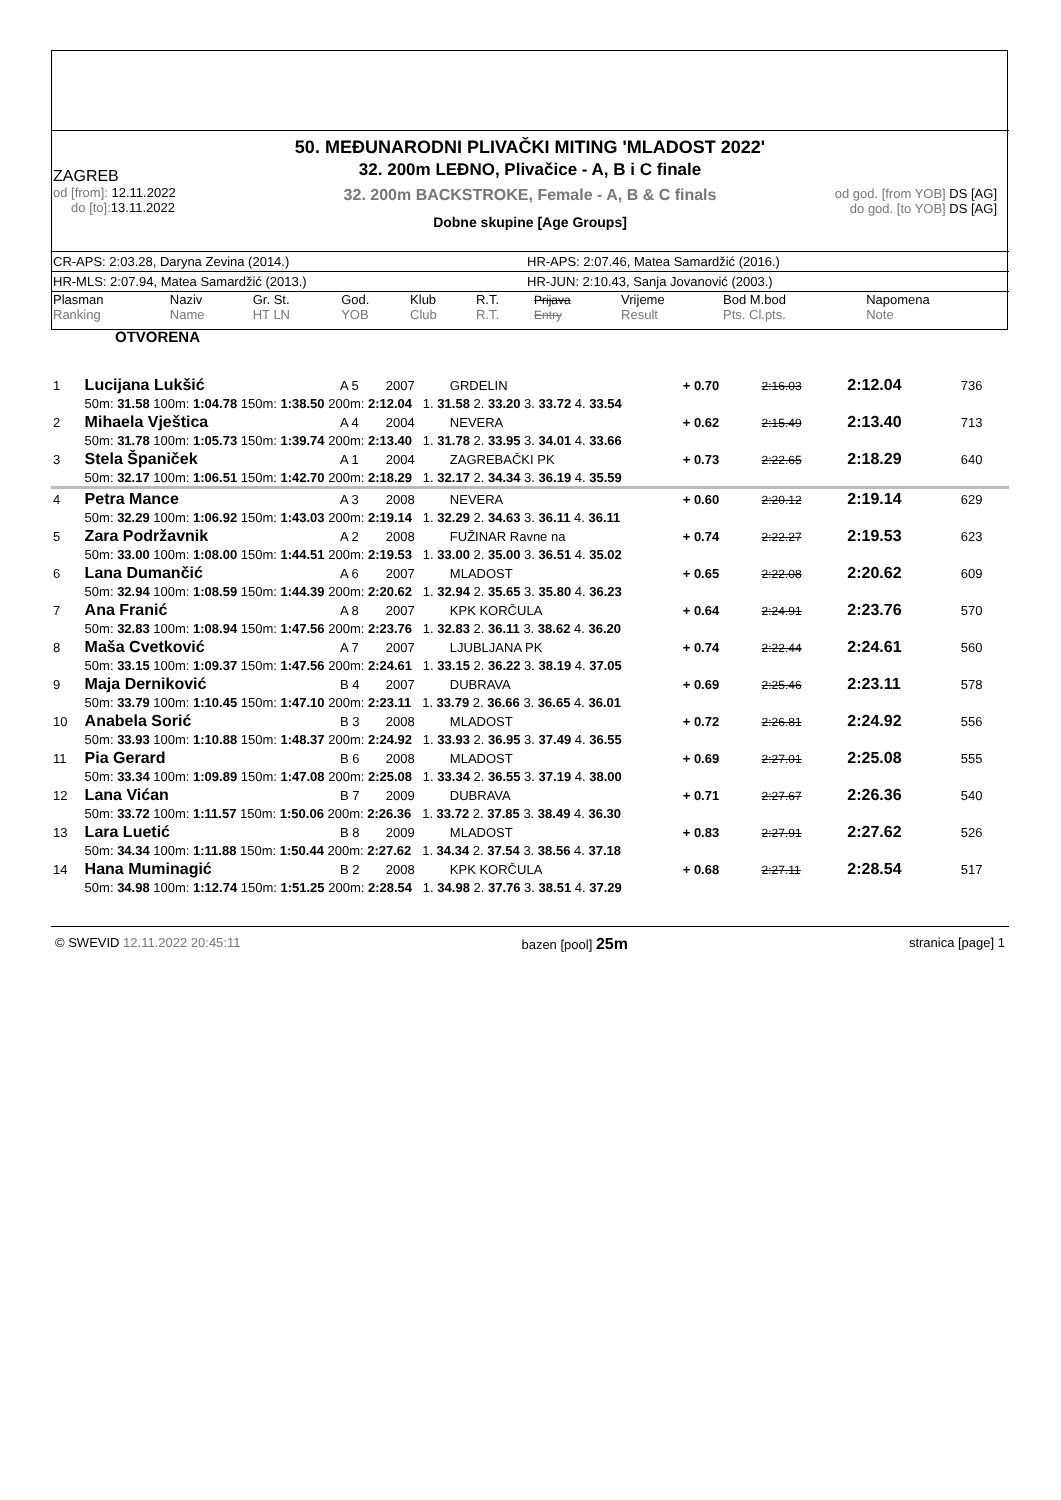50. MEĐUNARODNI PLIVAČKI MITING 'MLADOST 2022'
ZAGREB
od [from]: 12.11.2022
do [to]: 13.11.2022
od god. [from YOB] DS [AG]
do god. [to YOB] DS [AG]
32. 200m LEĐNO, Plivačice - A, B i C finale
32. 200m BACKSTROKE, Female - A, B & C finals
Dobne skupine [Age Groups]
CR-APS: 2:03.28, Daryna Zevina (2014.) HR-APS: 2:07.46, Matea Samardžić (2016.)
HR-MLS: 2:07.94, Matea Samardžić (2013.) HR-JUN: 2:10.43, Sanja Jovanović (2003.)
| Plasman Ranking | Naziv Name | Gr. St. HT LN | God. YOB | Klub Club | R.T. R.T. | Prijava Entry | Vrijeme Result | Bod M.bod Pts. Cl.pts. | Napomena Note |
| --- | --- | --- | --- | --- | --- | --- | --- | --- | --- |
OTVORENA
| 1 | Lucijana Lukšić | A 5 | 2007 | GRDELIN | + 0.70 | 2:16.03 | 2:12.04 | 736 |
| | 50m: 31.58 100m: 1:04.78 150m: 1:38.50 200m: 2:12.04 1. 31.58 2. 33.20 3. 33.72 4. 33.54 | | | | | | | |
| 2 | Mihaela Vještica | A 4 | 2004 | NEVERA | + 0.62 | 2:15.49 | 2:13.40 | 713 |
| | 50m: 31.78 100m: 1:05.73 150m: 1:39.74 200m: 2:13.40 1. 31.78 2. 33.95 3. 34.01 4. 33.66 | | | | | | | |
| 3 | Stela Španiček | A 1 | 2004 | ZAGREBAČKI PK | + 0.73 | 2:22.65 | 2:18.29 | 640 |
| | 50m: 32.17 100m: 1:06.51 150m: 1:42.70 200m: 2:18.29 1. 32.17 2. 34.34 3. 36.19 4. 35.59 | | | | | | | |
| 4 | Petra Mance | A 3 | 2008 | NEVERA | + 0.60 | 2:20.12 | 2:19.14 | 629 |
| | 50m: 32.29 100m: 1:06.92 150m: 1:43.03 200m: 2:19.14 1. 32.29 2. 34.63 3. 36.11 4. 36.11 | | | | | | | |
| 5 | Zara Podržavnik | A 2 | 2008 | FUŽINAR Ravne na | + 0.74 | 2:22.27 | 2:19.53 | 623 |
| | 50m: 33.00 100m: 1:08.00 150m: 1:44.51 200m: 2:19.53 1. 33.00 2. 35.00 3. 36.51 4. 35.02 | | | | | | | |
| 6 | Lana Dumančić | A 6 | 2007 | MLADOST | + 0.65 | 2:22.08 | 2:20.62 | 609 |
| | 50m: 32.94 100m: 1:08.59 150m: 1:44.39 200m: 2:20.62 1. 32.94 2. 35.65 3. 35.80 4. 36.23 | | | | | | | |
| 7 | Ana Franić | A 8 | 2007 | KPK KORČULA | + 0.64 | 2:24.91 | 2:23.76 | 570 |
| | 50m: 32.83 100m: 1:08.94 150m: 1:47.56 200m: 2:23.76 1. 32.83 2. 36.11 3. 38.62 4. 36.20 | | | | | | | |
| 8 | Maša Cvetković | A 7 | 2007 | LJUBLJANA PK | + 0.74 | 2:22.44 | 2:24.61 | 560 |
| | 50m: 33.15 100m: 1:09.37 150m: 1:47.56 200m: 2:24.61 1. 33.15 2. 36.22 3. 38.19 4. 37.05 | | | | | | | |
| 9 | Maja Derniković | B 4 | 2007 | DUBRAVA | + 0.69 | 2:25.46 | 2:23.11 | 578 |
| | 50m: 33.79 100m: 1:10.45 150m: 1:47.10 200m: 2:23.11 1. 33.79 2. 36.66 3. 36.65 4. 36.01 | | | | | | | |
| 10 | Anabela Sorić | B 3 | 2008 | MLADOST | + 0.72 | 2:26.81 | 2:24.92 | 556 |
| | 50m: 33.93 100m: 1:10.88 150m: 1:48.37 200m: 2:24.92 1. 33.93 2. 36.95 3. 37.49 4. 36.55 | | | | | | | |
| 11 | Pia Gerard | B 6 | 2008 | MLADOST | + 0.69 | 2:27.01 | 2:25.08 | 555 |
| | 50m: 33.34 100m: 1:09.89 150m: 1:47.08 200m: 2:25.08 1. 33.34 2. 36.55 3. 37.19 4. 38.00 | | | | | | | |
| 12 | Lana Vićan | B 7 | 2009 | DUBRAVA | + 0.71 | 2:27.67 | 2:26.36 | 540 |
| | 50m: 33.72 100m: 1:11.57 150m: 1:50.06 200m: 2:26.36 1. 33.72 2. 37.85 3. 38.49 4. 36.30 | | | | | | | |
| 13 | Lara Luetić | B 8 | 2009 | MLADOST | + 0.83 | 2:27.91 | 2:27.62 | 526 |
| | 50m: 34.34 100m: 1:11.88 150m: 1:50.44 200m: 2:27.62 1. 34.34 2. 37.54 3. 38.56 4. 37.18 | | | | | | | |
| 14 | Hana Muminagić | B 2 | 2008 | KPK KORČULA | + 0.68 | 2:27.11 | 2:28.54 | 517 |
| | 50m: 34.98 100m: 1:12.74 150m: 1:51.25 200m: 2:28.54 1. 34.98 2. 37.76 3. 38.51 4. 37.29 | | | | | | | |
© SWEVID 12.11.2022 20:45:11 bazen [pool] 25m stranica [page] 1